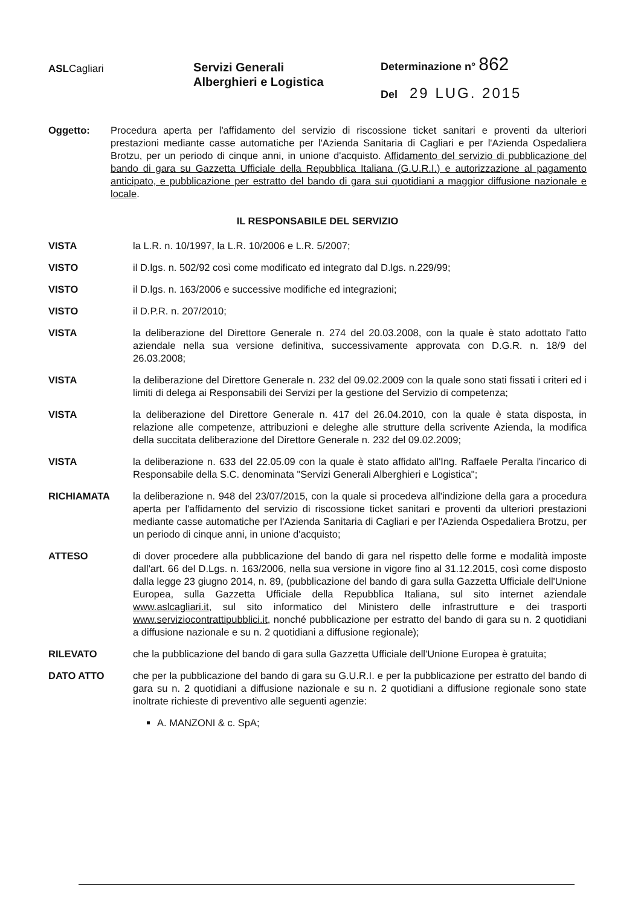ASLCagliari
Servizi Generali
Alberghieri e Logistica
Determinazione n° 862
Del 29 LUG. 2015
Oggetto: Procedura aperta per l'affidamento del servizio di riscossione ticket sanitari e proventi da ulteriori prestazioni mediante casse automatiche per l'Azienda Sanitaria di Cagliari e per l'Azienda Ospedaliera Brotzu, per un periodo di cinque anni, in unione d'acquisto. Affidamento del servizio di pubblicazione del bando di gara su Gazzetta Ufficiale della Repubblica Italiana (G.U.R.I.) e autorizzazione al pagamento anticipato, e pubblicazione per estratto del bando di gara sui quotidiani a maggior diffusione nazionale e locale.
IL RESPONSABILE DEL SERVIZIO
VISTA la L.R. n. 10/1997, la L.R. 10/2006 e L.R. 5/2007;
VISTO il D.lgs. n. 502/92 così come modificato ed integrato dal D.lgs. n.229/99;
VISTO il D.lgs. n. 163/2006 e successive modifiche ed integrazioni;
VISTO il D.P.R. n. 207/2010;
VISTA la deliberazione del Direttore Generale n. 274 del 20.03.2008, con la quale è stato adottato l'atto aziendale nella sua versione definitiva, successivamente approvata con D.G.R. n. 18/9 del 26.03.2008;
VISTA la deliberazione del Direttore Generale n. 232 del 09.02.2009 con la quale sono stati fissati i criteri ed i limiti di delega ai Responsabili dei Servizi per la gestione del Servizio di competenza;
VISTA la deliberazione del Direttore Generale n. 417 del 26.04.2010, con la quale è stata disposta, in relazione alle competenze, attribuzioni e deleghe alle strutture della scrivente Azienda, la modifica della succitata deliberazione del Direttore Generale n. 232 del 09.02.2009;
VISTA la deliberazione n. 633 del 22.05.09 con la quale è stato affidato all'Ing. Raffaele Peralta l'incarico di Responsabile della S.C. denominata "Servizi Generali Alberghieri e Logistica";
RICHIAMATA la deliberazione n. 948 del 23/07/2015, con la quale si procedeva all'indizione della gara a procedura aperta per l'affidamento del servizio di riscossione ticket sanitari e proventi da ulteriori prestazioni mediante casse automatiche per l'Azienda Sanitaria di Cagliari e per l'Azienda Ospedaliera Brotzu, per un periodo di cinque anni, in unione d'acquisto;
ATTESO di dover procedere alla pubblicazione del bando di gara nel rispetto delle forme e modalità imposte dall'art. 66 del D.Lgs. n. 163/2006, nella sua versione in vigore fino al 31.12.2015, così come disposto dalla legge 23 giugno 2014, n. 89, (pubblicazione del bando di gara sulla Gazzetta Ufficiale dell'Unione Europea, sulla Gazzetta Ufficiale della Repubblica Italiana, sul sito internet aziendale www.aslcagliari.it, sul sito informatico del Ministero delle infrastrutture e dei trasporti www.serviziocontrattipubblici.it, nonché pubblicazione per estratto del bando di gara su n. 2 quotidiani a diffusione nazionale e su n. 2 quotidiani a diffusione regionale);
RILEVATO che la pubblicazione del bando di gara sulla Gazzetta Ufficiale dell'Unione Europea è gratuita;
DATO ATTO che per la pubblicazione del bando di gara su G.U.R.I. e per la pubblicazione per estratto del bando di gara su n. 2 quotidiani a diffusione nazionale e su n. 2 quotidiani a diffusione regionale sono state inoltrate richieste di preventivo alle seguenti agenzie:
A. MANZONI & c. SpA;